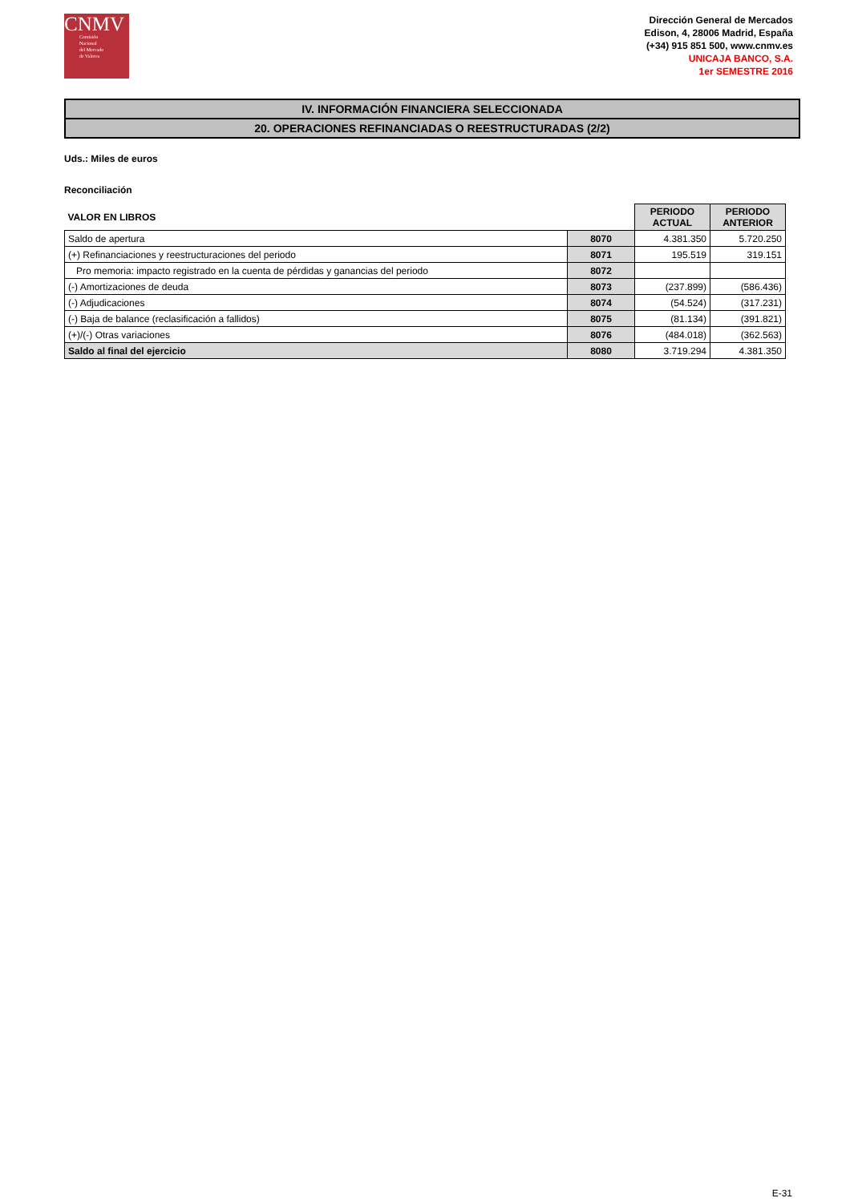CNMV
Comisión
Nacional
del Mercado
de Valores
Dirección General de Mercados
Edison, 4, 28006 Madrid, España
(+34) 915 851 500, www.cnmv.es
UNICAJA BANCO, S.A.
1er SEMESTRE 2016
IV. INFORMACIÓN FINANCIERA SELECCIONADA
20. OPERACIONES REFINANCIADAS O REESTRUCTURADAS (2/2)
Uds.: Miles de euros
Reconciliación
| VALOR EN LIBROS | | PERIODO ACTUAL | PERIODO ANTERIOR |
| --- | --- | --- | --- |
| Saldo de apertura | 8070 | 4.381.350 | 5.720.250 |
| (+) Refinanciaciones y reestructuraciones del periodo | 8071 | 195.519 | 319.151 |
| Pro memoria: impacto registrado en la cuenta de pérdidas y ganancias del periodo | 8072 | | |
| (-) Amortizaciones de deuda | 8073 | (237.899) | (586.436) |
| (-) Adjudicaciones | 8074 | (54.524) | (317.231) |
| (-) Baja de balance (reclasificación a fallidos) | 8075 | (81.134) | (391.821) |
| (+)/(-) Otras variaciones | 8076 | (484.018) | (362.563) |
| Saldo al final del ejercicio | 8080 | 3.719.294 | 4.381.350 |
E-31